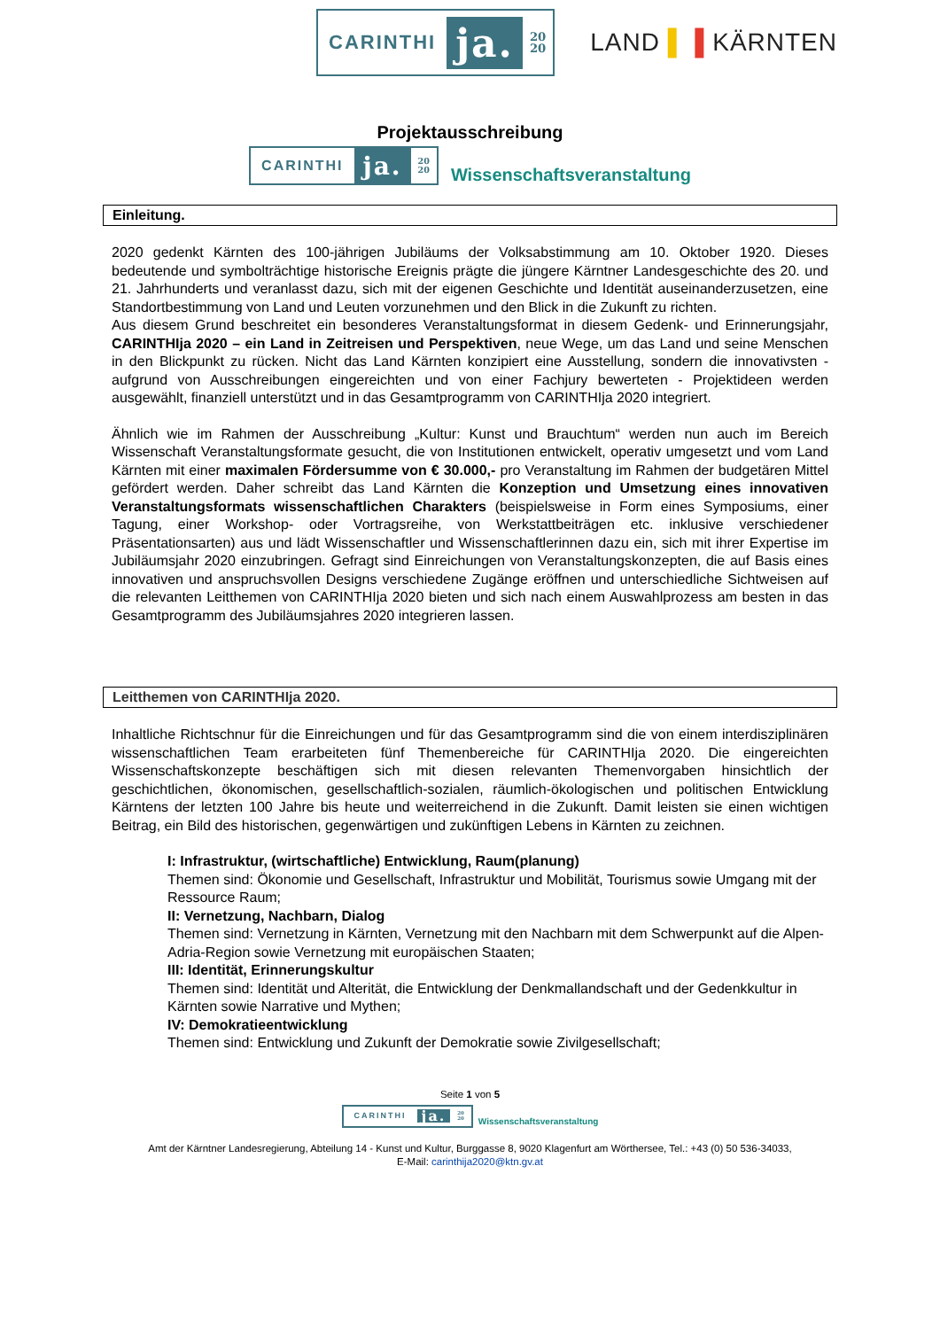CARINTHI ja. 20
20 LAND ▌▐ KÄRNTEN
Projektausschreibung
CARINTHI ja. 20
20 Wissenschaftsveranstaltung
Einleitung.
2020 gedenkt Kärnten des 100-jährigen Jubiläums der Volksabstimmung am 10. Oktober 1920. Dieses bedeutende und symbolträchtige historische Ereignis prägte die jüngere Kärntner Landesgeschichte des 20. und 21. Jahrhunderts und veranlasst dazu, sich mit der eigenen Geschichte und Identität auseinanderzusetzen, eine Standortbestimmung von Land und Leuten vorzunehmen und den Blick in die Zukunft zu richten.
Aus diesem Grund beschreitet ein besonderes Veranstaltungsformat in diesem Gedenk- und Erinnerungsjahr, CARINTHIja 2020 – ein Land in Zeitreisen und Perspektiven, neue Wege, um das Land und seine Menschen in den Blickpunkt zu rücken. Nicht das Land Kärnten konzipiert eine Ausstellung, sondern die innovativsten - aufgrund von Ausschreibungen eingereichten und von einer Fachjury bewerteten - Projektideen werden ausgewählt, finanziell unterstützt und in das Gesamtprogramm von CARINTHIja 2020 integriert.
Ähnlich wie im Rahmen der Ausschreibung „Kultur: Kunst und Brauchtum“ werden nun auch im Bereich Wissenschaft Veranstaltungsformate gesucht, die von Institutionen entwickelt, operativ umgesetzt und vom Land Kärnten mit einer maximalen Fördersumme von € 30.000,- pro Veranstaltung im Rahmen der budgetären Mittel gefördert werden. Daher schreibt das Land Kärnten die Konzeption und Umsetzung eines innovativen Veranstaltungsformats wissenschaftlichen Charakters (beispielsweise in Form eines Symposiums, einer Tagung, einer Workshop- oder Vortragsreihe, von Werkstattbeiträgen etc. inklusive verschiedener Präsentationsarten) aus und lädt Wissenschaftler und Wissenschaftlerinnen dazu ein, sich mit ihrer Expertise im Jubiläumsjahr 2020 einzubringen. Gefragt sind Einreichungen von Veranstaltungskonzepten, die auf Basis eines innovativen und anspruchsvollen Designs verschiedene Zugänge eröffnen und unterschiedliche Sichtweisen auf die relevanten Leitthemen von CARINTHIja 2020 bieten und sich nach einem Auswahlprozess am besten in das Gesamtprogramm des Jubiläumsjahres 2020 integrieren lassen.
Leitthemen von CARINTHIja 2020.
Inhaltliche Richtschnur für die Einreichungen und für das Gesamtprogramm sind die von einem interdisziplinären wissenschaftlichen Team erarbeiteten fünf Themenbereiche für CARINTHIja 2020. Die eingereichten Wissenschaftskonzepte beschäftigen sich mit diesen relevanten Themenvorgaben hinsichtlich der geschichtlichen, ökonomischen, gesellschaftlich-sozialen, räumlich-ökologischen und politischen Entwicklung Kärntens der letzten 100 Jahre bis heute und weiterreichend in die Zukunft. Damit leisten sie einen wichtigen Beitrag, ein Bild des historischen, gegenwärtigen und zukünftigen Lebens in Kärnten zu zeichnen.
I: Infrastruktur, (wirtschaftliche) Entwicklung, Raum(planung)
Themen sind: Ökonomie und Gesellschaft, Infrastruktur und Mobilität, Tourismus sowie Umgang mit der Ressource Raum;
II: Vernetzung, Nachbarn, Dialog
Themen sind: Vernetzung in Kärnten, Vernetzung mit den Nachbarn mit dem Schwerpunkt auf die Alpen-Adria-Region sowie Vernetzung mit europäischen Staaten;
III: Identität, Erinnerungskultur
Themen sind: Identität und Alterität, die Entwicklung der Denkmallandschaft und der Gedenkkultur in Kärnten sowie Narrative und Mythen;
IV: Demokratieentwicklung
Themen sind: Entwicklung und Zukunft der Demokratie sowie Zivilgesellschaft;
Seite 1 von 5
CARINTHI ja. 20
20 Wissenschaftsveranstaltung
Amt der Kärntner Landesregierung, Abteilung 14 - Kunst und Kultur, Burggasse 8, 9020 Klagenfurt am Wörthersee, Tel.: +43 (0) 50 536-34033,
E-Mail: carinthija2020@ktn.gv.at